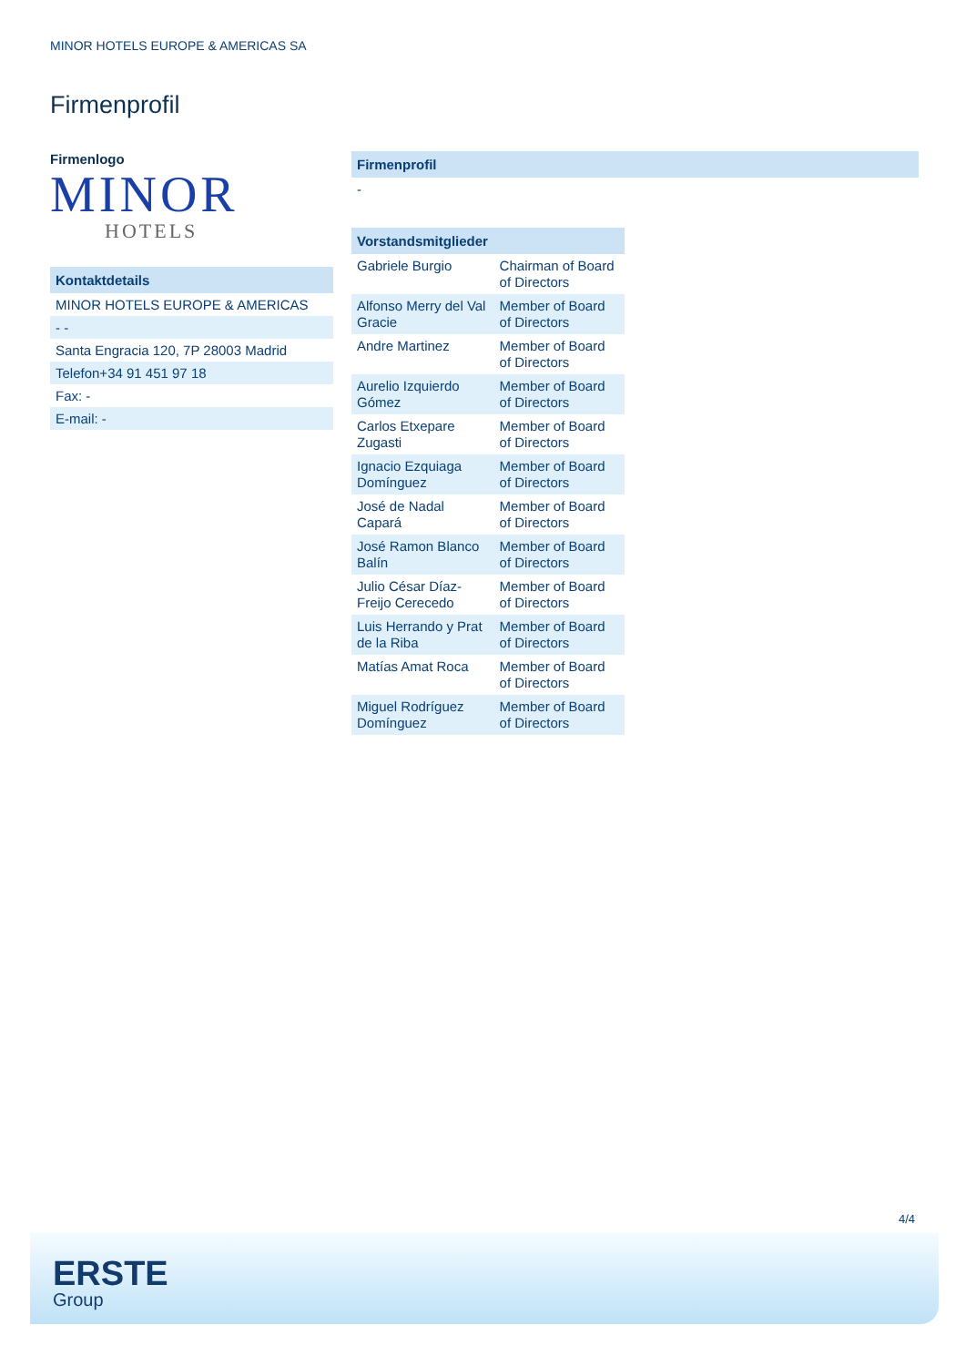MINOR HOTELS EUROPE & AMERICAS SA
Firmenprofil
Firmenlogo
MINOR
HOTELS
Kontaktdetails
MINOR HOTELS EUROPE & AMERICAS
- -
Santa Engracia 120, 7P 28003 Madrid
Telefon+34 91 451 97 18
Fax: -
E-mail: -
Firmenprofil
-
Vorstandsmitglieder
| Gabriele Burgio | Chairman of Board of Directors |
| Alfonso Merry del Val Gracie | Member of Board of Directors |
| Andre Martinez | Member of Board of Directors |
| Aurelio Izquierdo Gómez | Member of Board of Directors |
| Carlos Etxepare Zugasti | Member of Board of Directors |
| Ignacio Ezquiaga Domínguez | Member of Board of Directors |
| José de Nadal Capará | Member of Board of Directors |
| José Ramon Blanco Balín | Member of Board of Directors |
| Julio César Díaz-Freijo Cerecedo | Member of Board of Directors |
| Luis Herrando y Prat de la Riba | Member of Board of Directors |
| Matías Amat Roca | Member of Board of Directors |
| Miguel Rodríguez Domínguez | Member of Board of Directors |
4/4
ERSTE
Group